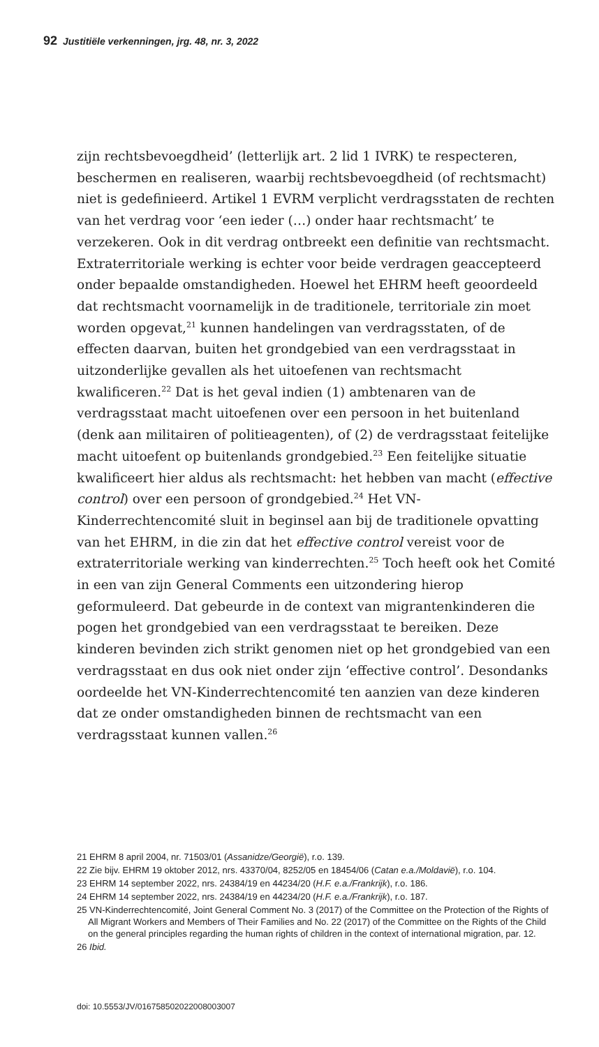92 Justitiële verkenningen, jrg. 48, nr. 3, 2022
zijn rechtsbevoegdheid’ (letterlijk art. 2 lid 1 IVRK) te respecteren, beschermen en realiseren, waarbij rechtsbevoegdheid (of rechtsmacht) niet is gedefinieerd. Artikel 1 EVRM verplicht verdragsstaten de rechten van het verdrag voor ‘een ieder (…) onder haar rechtsmacht’ te verzekeren. Ook in dit verdrag ontbreekt een definitie van rechtsmacht. Extraterritoriale werking is echter voor beide verdragen geaccepteerd onder bepaalde omstandigheden. Hoewel het EHRM heeft geoordeeld dat rechtsmacht voornamelijk in de traditionele, territoriale zin moet worden opgevat,<sup>21</sup> kunnen handelingen van verdragsstaten, of de effecten daarvan, buiten het grondgebied van een verdragsstaat in uitzonderlijke gevallen als het uitoefenen van rechtsmacht kwalificeren.<sup>22</sup> Dat is het geval indien (1) ambtenaren van de verdragsstaat macht uitoefenen over een persoon in het buitenland (denk aan militairen of politieagenten), of (2) de verdragsstaat feitelijke macht uitoefent op buitenlands grondgebied.<sup>23</sup> Een feitelijke situatie kwalificeert hier aldus als rechtsmacht: het hebben van macht (effective control) over een persoon of grondgebied.<sup>24</sup> Het VN-Kinderrechtencomité sluit in beginsel aan bij de traditionele opvatting van het EHRM, in die zin dat het effective control vereist voor de extraterritoriale werking van kinderrechten.<sup>25</sup> Toch heeft ook het Comité in een van zijn General Comments een uitzondering hierop geformuleerd. Dat gebeurde in de context van migrantenkinderen die pogen het grondgebied van een verdragsstaat te bereiken. Deze kinderen bevinden zich strikt genomen niet op het grondgebied van een verdragsstaat en dus ook niet onder zijn ‘effective control’. Desondanks oordeelde het VN-Kinderrechtencomité ten aanzien van deze kinderen dat ze onder omstandigheden binnen de rechtsmacht van een verdragsstaat kunnen vallen.<sup>26</sup>
21 EHRM 8 april 2004, nr. 71503/01 (Assanidze/Georgië), r.o. 139.
22 Zie bijv. EHRM 19 oktober 2012, nrs. 43370/04, 8252/05 en 18454/06 (Catan e.a./Moldavië), r.o. 104.
23 EHRM 14 september 2022, nrs. 24384/19 en 44234/20 (H.F. e.a./Frankrijk), r.o. 186.
24 EHRM 14 september 2022, nrs. 24384/19 en 44234/20 (H.F. e.a./Frankrijk), r.o. 187.
25 VN-Kinderrechtencomité, Joint General Comment No. 3 (2017) of the Committee on the Protection of the Rights of All Migrant Workers and Members of Their Families and No. 22 (2017) of the Committee on the Rights of the Child on the general principles regarding the human rights of children in the context of international migration, par. 12.
26 Ibid.
doi: 10.5553/JV/016758502022008003007